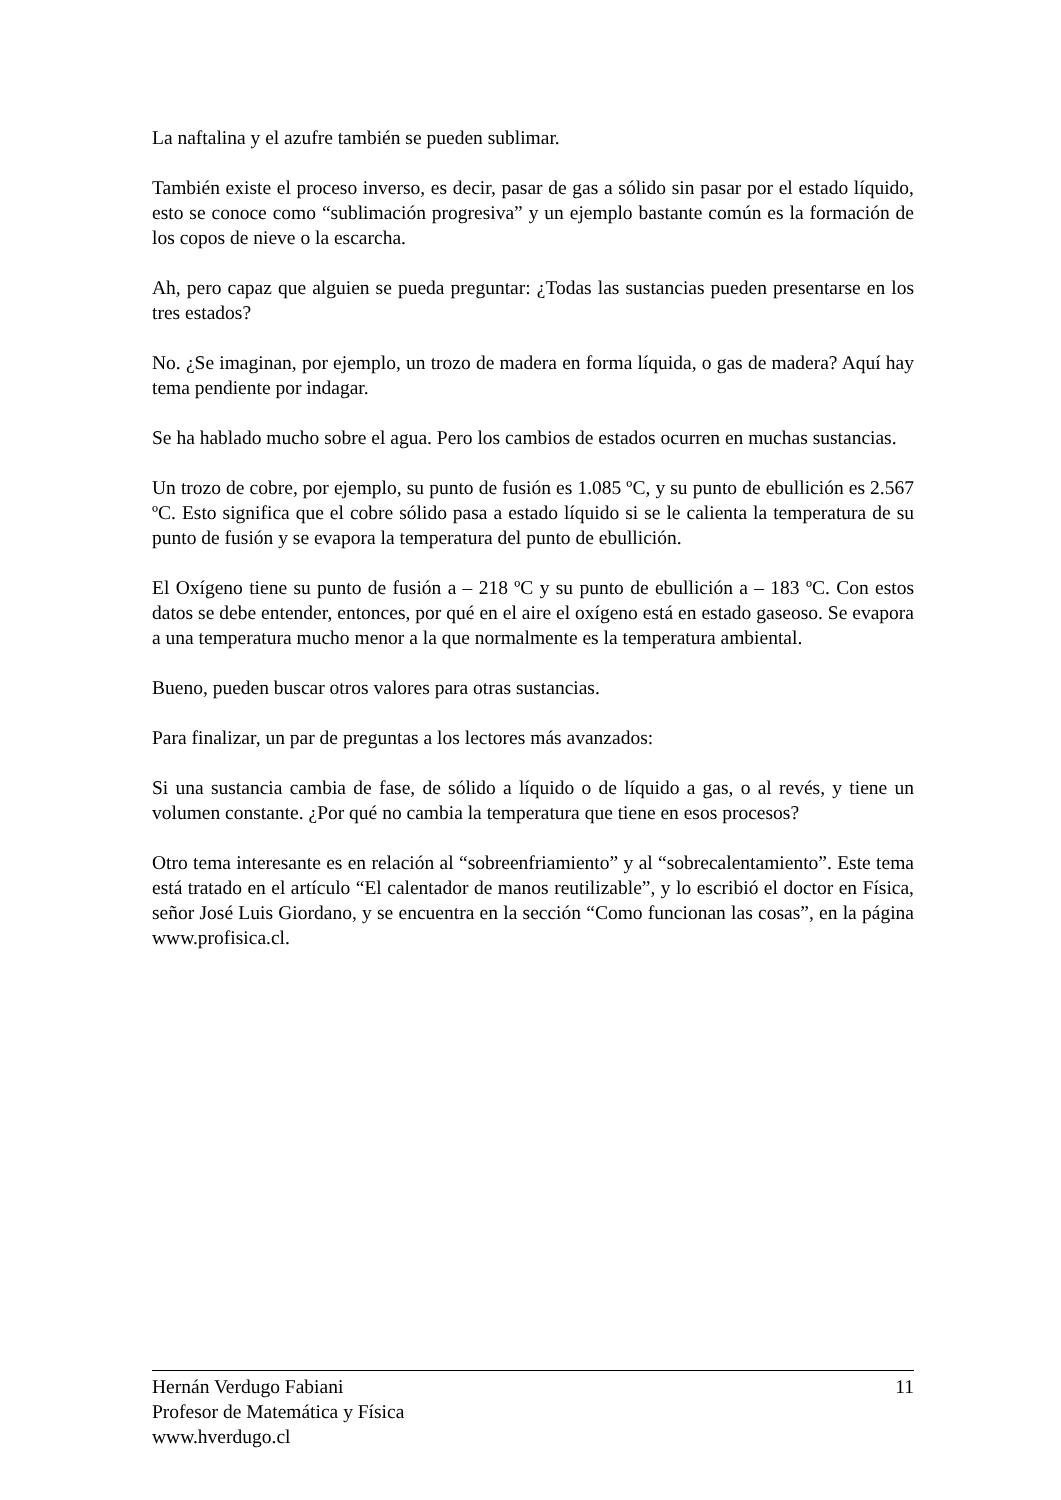La naftalina y el azufre también se pueden sublimar.
También existe el proceso inverso, es decir, pasar de gas a sólido sin pasar por el estado líquido, esto se conoce como “sublimación progresiva” y un ejemplo bastante común es la formación de los copos de nieve o la escarcha.
Ah, pero capaz que alguien se pueda preguntar: ¿Todas las sustancias pueden presentarse en los tres estados?
No. ¿Se imaginan, por ejemplo, un trozo de madera en forma líquida, o gas de madera? Aquí hay tema pendiente por indagar.
Se ha hablado mucho sobre el agua. Pero los cambios de estados ocurren en muchas sustancias.
Un trozo de cobre, por ejemplo, su punto de fusión es 1.085 ºC, y su punto de ebullición es 2.567 ºC. Esto significa que el cobre sólido pasa a estado líquido si se le calienta la temperatura de su punto de fusión y se evapora la temperatura del punto de ebullición.
El Oxígeno tiene su punto de fusión a – 218 ºC y su punto de ebullición a – 183 ºC. Con estos datos se debe entender, entonces, por qué en el aire el oxígeno está en estado gaseoso. Se evapora a una temperatura mucho menor a la que normalmente es la temperatura ambiental.
Bueno, pueden buscar otros valores para otras sustancias.
Para finalizar, un par de preguntas a los lectores más avanzados:
Si una sustancia cambia de fase, de sólido a líquido o de líquido a gas, o al revés, y tiene un volumen constante. ¿Por qué no cambia la temperatura que tiene en esos procesos?
Otro tema interesante es en relación al “sobreenfriamiento” y al “sobrecalentamiento”. Este tema está tratado en el artículo “El calentador de manos reutilizable”, y lo escribió el doctor en Física, señor José Luis Giordano, y se encuentra en la sección “Como funcionan las cosas”, en la página www.profisica.cl.
Hernán Verdugo Fabiani 11
Profesor de Matemática y Física
www.hverdugo.cl